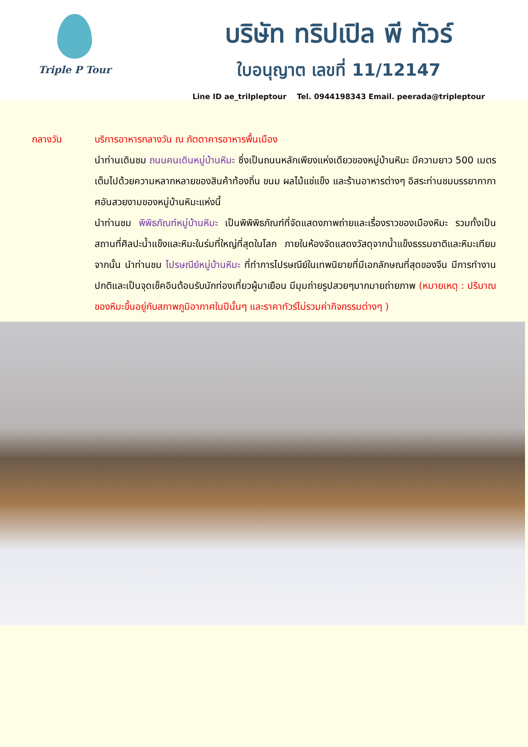Triple P Tour
บริษัท ทริปเปิล พี ทัวร์
ใบอนุญาต เลขที่ 11/12147
Line ID ae_trilpleptour Tel. 0944198343 Email. peerada@tripleptour
กลางวัน บริการอาหารกลางวัน ณ ภัตตาคารอาหารพื้นเมือง
นำท่านเดินชม ถนนคนเดินหมู่บ้านหิมะ ซึ่งเป็นถนนหลักเพียงแห่งเดียวของหมู่บ้านหิมะ มีความยาว 500 เมตร เต็มไปด้วยความหลากหลายของสินค้าท้องถิ่น ขนม ผลไม้แช่แข็ง และร้านอาหารต่างๆ อิสระท่านชมบรรยากากาศอันสวยงามของหมู่บ้านหิมะแห่งนี้
นำท่านชม พิพิธภัณฑ์หมู่บ้านหิมะ เป็นพิพิพิธภัณฑ์ที่จัดแสดงภาพถ่ายและเรื่องราวของเมืองหิมะ รวมทั้งเป็นสถานที่ศิลปะน้ำแข็งและหิมะในร่มที่ใหญ่ที่สุดในโลก ภายในห้องจัดแสดงวัสดุจากน้ำแข็งธรรมชาติและหิมะเทียมจากนั้น นำท่านชม ไปรษณีย์หมู่บ้านหิมะ ที่ทำการไปรษณีย์ในเทพนิยายที่มีเอกลักษณที่สุดของจีน มีการทำงานปกติและเป็นจุดเช็คอินต้อนรับนักท่องเที่ยวผู้มาเยือน มีมุมถ่ายรูปสวยๆมากมายถ่ายภาพ (หมายเหตุ : ปริมาณของหิมะขึ้นอยู่กับสภาพภูมิอากาศในปีนั้นๆ และราคาทัวร์ไม่รวมค่ากิจกรรมต่างๆ )